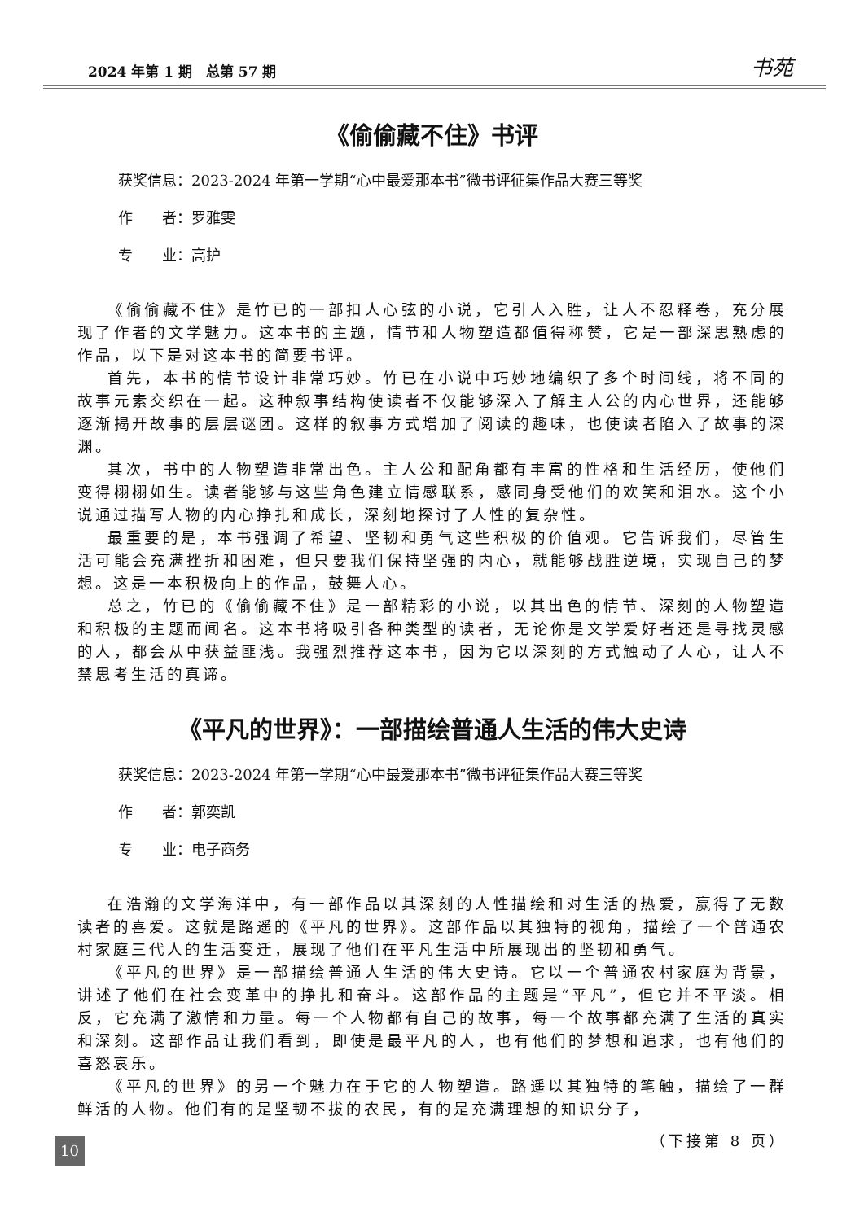2024 年第 1 期　总第 57 期 书苑
《偷偷藏不住》书评
获奖信息：2023-2024 年第一学期“心中最爱那本书”微书评征集作品大赛三等奖
作　　者：罗雅雯
专　　业：高护
《偷偷藏不住》是竹已的一部扣人心弦的小说，它引人入胜，让人不忍释卷，充分展现了作者的文学魅力。这本书的主题，情节和人物塑造都值得称赞，它是一部深思熟虑的作品，以下是对这本书的简要书评。
首先，本书的情节设计非常巧妙。竹已在小说中巧妙地编织了多个时间线，将不同的故事元素交织在一起。这种叙事结构使读者不仅能够深入了解主人公的内心世界，还能够逐渐揭开故事的层层谜团。这样的叙事方式增加了阅读的趣味，也使读者陷入了故事的深渊。
其次，书中的人物塑造非常出色。主人公和配角都有丰富的性格和生活经历，使他们变得栩栩如生。读者能够与这些角色建立情感联系，感同身受他们的欢笑和泪水。这个小说通过描写人物的内心挣扎和成长，深刻地探讨了人性的复杂性。
最重要的是，本书强调了希望、坚韧和勇气这些积极的价值观。它告诉我们，尽管生活可能会充满挫折和困难，但只要我们保持坚强的内心，就能够战胜逆境，实现自己的梦想。这是一本积极向上的作品，鼓舞人心。
总之，竹已的《偷偷藏不住》是一部精彩的小说，以其出色的情节、深刻的人物塑造和积极的主题而闻名。这本书将吸引各种类型的读者，无论你是文学爱好者还是寻找灵感的人，都会从中获益匪浅。我强烈推荐这本书，因为它以深刻的方式触动了人心，让人不禁思考生活的真谛。
《平凡的世界》：一部描绘普通人生活的伟大史诗
获奖信息：2023-2024 年第一学期“心中最爱那本书”微书评征集作品大赛三等奖
作　　者：郭奕凯
专　　业：电子商务
在浩瀚的文学海洋中，有一部作品以其深刻的人性描绘和对生活的热爱，赢得了无数读者的喜爱。这就是路遥的《平凡的世界》。这部作品以其独特的视角，描绘了一个普通农村家庭三代人的生活变迁，展现了他们在平凡生活中所展现出的坚韧和勇气。
《平凡的世界》是一部描绘普通人生活的伟大史诗。它以一个普通农村家庭为背景，讲述了他们在社会变革中的挣扎和奋斗。这部作品的主题是“平凡”，但它并不平淡。相反，它充满了激情和力量。每一个人物都有自己的故事，每一个故事都充满了生活的真实和深刻。这部作品让我们看到，即使是最平凡的人，也有他们的梦想和追求，也有他们的喜怒哀乐。
《平凡的世界》的另一个魅力在于它的人物塑造。路遥以其独特的笔触，描绘了一群鲜活的人物。他们有的是坚韧不拔的农民，有的是充满理想的知识分子，
（下接第 8 页）
10